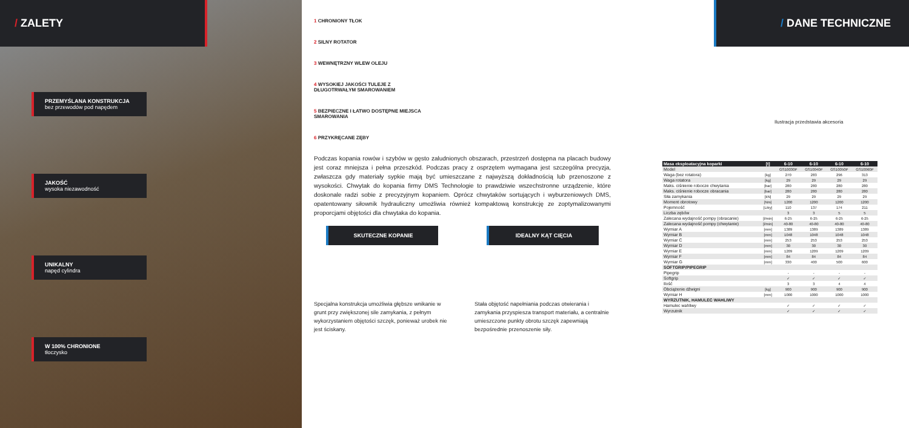/ ZALETY
PRZEMYŚLANA KONSTRUKCJA
bez przewodów pod napędem
JAKOŚĆ
wysoka niezawodność
UNIKALNY
napęd cylindra
W 100% CHRONIONE
tłoczysko
1 CHRONIONY TŁOK
2 SILNY ROTATOR
3 WEWNĘTRZNY WLEW OLEJU
4 WYSOKIEJ JAKOŚCI TULEJE Z DŁUGOTRWAŁYM SMAROWANIEM
5 BEZPIECZNE I ŁATWO DOSTĘPNE MIEJSCA SMAROWANIA
6 PRZYKRĘCANE ZĘBY
Podczas kopania rowów i szybów w gęsto zaludnionych obszarach, przestrzeń dostępna na placach budowy jest coraz mniejsza i pełna przeszkód. Podczas pracy z osprzętem wymagana jest szczególna precyzja, zwłaszcza gdy materiały sypkie mają być umieszczane z najwyższą dokładnością lub przenoszone z wysokości. Chwytak do kopania firmy DMS Technologie to prawdziwie wszechstronne urządzenie, które doskonale radzi sobie z precyzyjnym kopaniem. Oprócz chwytaków sortujących i wyburzeniowych DMS, opatentowany siłownik hydrauliczny umożliwia również kompaktową konstrukcję ze zoptymalizowanymi proporcjami objętości dla chwytaka do kopania.
SKUTECZNE KOPANIE
Specjalna konstrukcja umożliwia głębsze wnikanie w grunt przy zwiększonej sile zamykania, z pełnym wykorzystaniem objętości szczęk, ponieważ urobek nie jest ściskany.
IDEALNY KĄT CIĘCIA
Stała objętość napełniania podczas otwierania i zamykania przyspiesza transport materiału, a centralnie umieszczone punkty obrotu szczęk zapewniają bezpośrednie przenoszenie siły.
/ DANE TECHNICZNE
Ilustracja przedstawia akcesoria
| Masa eksploatacyjna koparki | [t] | 6-10 | 6-10 | 6-10 | 6-10 |
| --- | --- | --- | --- | --- | --- |
| Model | | GS10030P | GS10040P | GS10050P | GS10060P |
| Waga (bez rotatora) | [kg] | 270 | 283 | 296 | 313 |
| Waga rotatora | [kg] | 29 | 29 | 29 | 29 |
| Maks. ciśnienie robocze chwytania | [bar] | 280 | 280 | 280 | 280 |
| Maks. ciśnienie robocze obracania | [bar] | 280 | 280 | 280 | 280 |
| Siła zamykania | [kN] | 29 | 29 | 29 | 29 |
| Moment obrotowy | [Nm] | 1200 | 1200 | 1200 | 1200 |
| Pojemność | [Litry] | 110 | 137 | 174 | 211 |
| Liczba zębów | | 3 | 3 | 5 | 5 |
| Zalecana wydajność pompy (obracanie) | [l/min] | 6-25 | 6-25 | 6-25 | 6-25 |
| Zalecana wydajność pompy (chwytanie) | [l/min] | 40-80 | 40-80 | 40-80 | 40-80 |
| Wymiar A | [mm] | 1389 | 1389 | 1389 | 1389 |
| Wymiar B | [mm] | 1048 | 1048 | 1048 | 1048 |
| Wymiar C | [mm] | 253 | 253 | 253 | 253 |
| Wymiar D | [mm] | 30 | 30 | 30 | 30 |
| Wymiar E | [mm] | 1209 | 1209 | 1209 | 1209 |
| Wymiar F | [mm] | 84 | 84 | 84 | 84 |
| Wymiar G | [mm] | 330 | 400 | 500 | 600 |
| SOFTGRIP/PIPEGRIP | | | | | |
| Pipegrip | | - | - | - | - |
| Softgrip | | ✓ | ✓ | ✓ | ✓ |
| Ilość | | 3 | 3 | 4 | 4 |
| Obciążenie dźwigni | [kg] | 900 | 900 | 900 | 900 |
| Wymiar H | [mm] | 1000 | 1000 | 1000 | 1000 |
| WYRZUTNIK, HAMULEC WAHLIWY | | | | | |
| Hamulec wahliwy | | ✓ | ✓ | ✓ | ✓ |
| Wyrzutnik | | ✓ | ✓ | ✓ | ✓ |